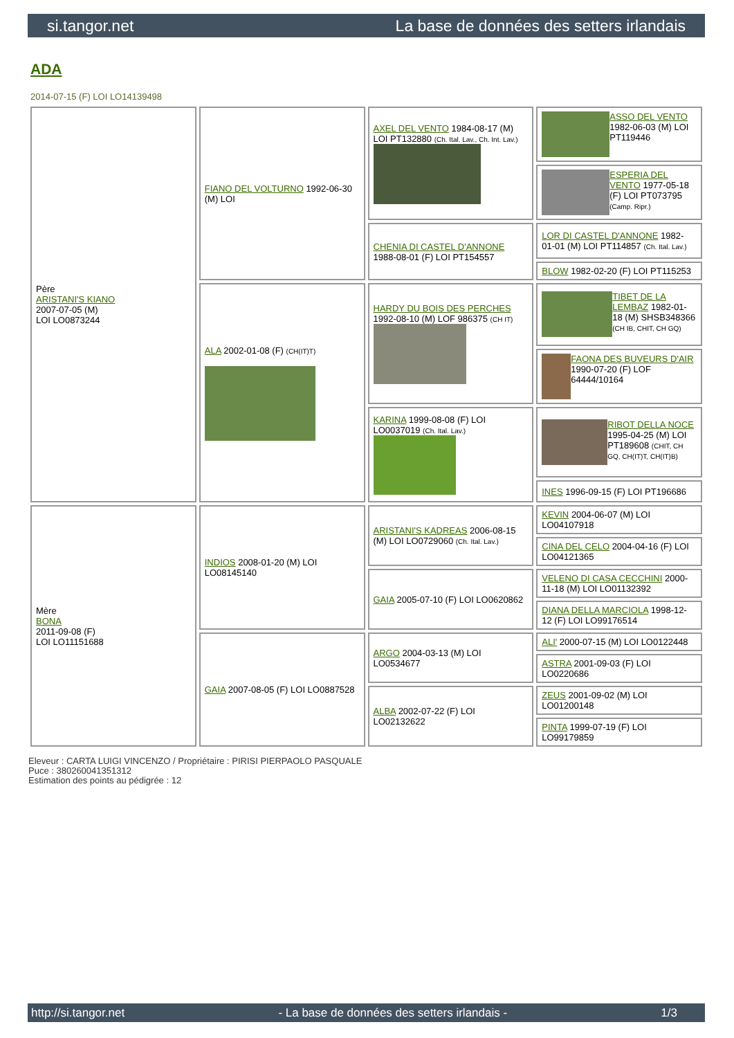si.tangor.net La base de données des setters irlandais
ADA
2014-07-15 (F) LOI LO14139498
| Père ARISTANI'S KIANO 2007-07-05 (M) LOI LO0873244 | FIANO DEL VOLTURNO 1992-06-30 (M) LOI | AXEL DEL VENTO 1984-08-17 (M) LOI PT132880 (Ch. Ital. Lav., Ch. Int. Lav.) | ASSO DEL VENTO 1982-06-03 (M) LOI PT119446 |
| | | | ESPERIA DEL VENTO 1977-05-18 (F) LOI PT073795 (Camp. Ripr.) |
| | | CHENIA DI CASTEL D'ANNONE 1988-08-01 (F) LOI PT154557 | LOR DI CASTEL D'ANNONE 1982-01-01 (M) LOI PT114857 (Ch. Ital. Lav.) |
| | | | BLOW 1982-02-20 (F) LOI PT115253 |
| | ALA 2002-01-08 (F) (CH(IT)T) | HARDY DU BOIS DES PERCHES 1992-08-10 (M) LOF 986375 (CH IT) | TIBET DE LA LEMBAZ 1982-01-18 (M) SHSB348366 (CH IB, CHIT, CH GQ) |
| | | | FAONA DES BUVEURS D'AIR 1990-07-20 (F) LOF 64444/10164 |
| | | KARINA 1999-08-08 (F) LOI LO0037019 (Ch. Ital. Lav.) | RIBOT DELLA NOCE 1995-04-25 (M) LOI PT189608 (CHIT, CH GQ, CH(IT)T, CH(IT)B) |
| | | | INES 1996-09-15 (F) LOI PT196686 |
| Mère BONA 2011-09-08 (F) LOI LO11151688 | INDIOS 2008-01-20 (M) LOI LO08145140 | ARISTANI'S KADREAS 2006-08-15 (M) LOI LO0729060 (Ch. Ital. Lav.) | KEVIN 2004-06-07 (M) LOI LO04107918 |
| | | | CINA DEL CELO 2004-04-16 (F) LOI LO04121365 |
| | | GAIA 2005-07-10 (F) LOI LO0620862 | VELENO DI CASA CECCHINI 2000-11-18 (M) LOI LO01132392 |
| | | | DIANA DELLA MARCIOLA 1998-12-12 (F) LOI LO99176514 |
| | GAIA 2007-08-05 (F) LOI LO0887528 | ARGO 2004-03-13 (M) LOI LO0534677 | ALI' 2000-07-15 (M) LOI LO0122448 |
| | | | ASTRA 2001-09-03 (F) LOI LO0220686 |
| | | ALBA 2002-07-22 (F) LOI LO02132622 | ZEUS 2001-09-02 (M) LOI LO01200148 |
| | | | PINTA 1999-07-19 (F) LOI LO99179859 |
Eleveur : CARTA LUIGI VINCENZO / Propriétaire : PIRISI PIERPAOLO PASQUALE
Puce : 380260041351312
Estimation des points au pédigrée : 12
http://si.tangor.net - La base de données des setters irlandais - 1/3